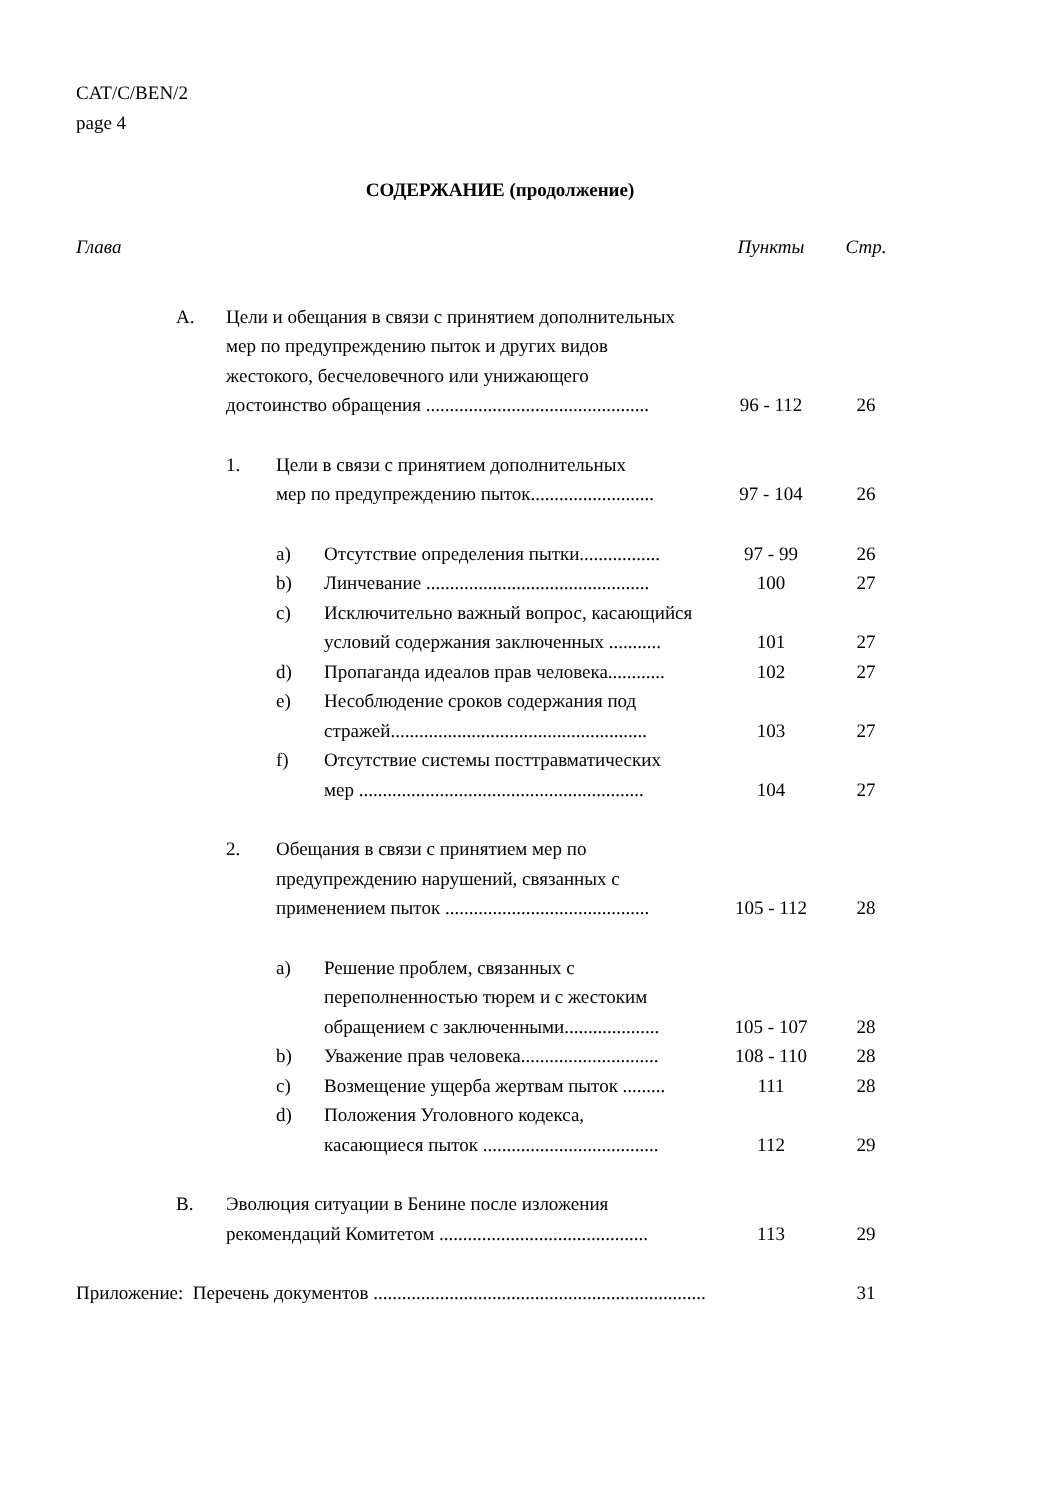CAT/C/BEN/2
page 4
СОДЕРЖАНИЕ (продолжение)
Глава Пункты Стр.
A. Цели и обещания в связи с принятием дополнительных
мер по предупреждению пыток и других видов
жестокого, бесчеловечного или унижающего
достоинство обращения ...............................................
96 - 112
26
1. Цели в связи с принятием дополнительных
мер по предупреждению пыток..........................
97 - 104
26
a) Отсутствие определения пытки.................
97 - 99 26
b) Линчевание ...............................................
100 27
c) Исключительно важный вопрос, касающийся
условий содержания заключенных ...........
101
27
d) Пропаганда идеалов прав человека............
102 27
e) Несоблюдение сроков содержания под
стражей......................................................
103
27
f) Отсутствие системы посттравматических
мер ............................................................
104
27
2. Обещания в связи с принятием мер по
предупреждению нарушений, связанных с
применением пыток ...........................................
105 - 112
28
a) Решение проблем, связанных с
переполненностью тюрем и с жестоким
обращением с заключенными....................
105 - 107
28
b) Уважение прав человека.............................
108 - 110 28
c) Возмещение ущерба жертвам пыток .........
111 28
d) Положения Уголовного кодекса,
касающиеся пыток .....................................
112
29
B. Эволюция ситуации в Бенине после изложения
рекомендаций Комитетом ............................................
113
29
Приложение: Перечень документов ......................................................................
31